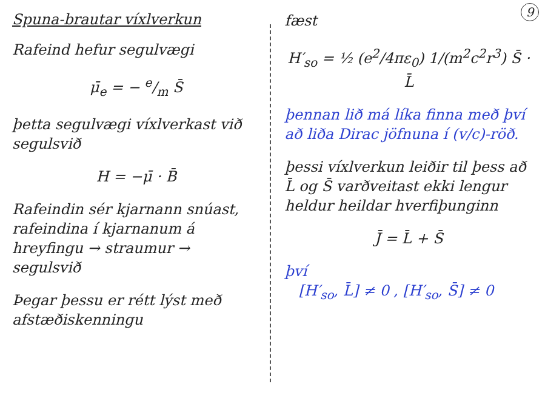Spuna-brautar víxlverkun
Rafeind hefur segulvægi
μ̄<sub>e</sub> = − e/m S̄
þetta segulvægi víxlverkast við segulsvið
H = −μ̄ · B̄
Rafeindin sér kjarnann snúast, rafeindina í kjarnanum á hreyfingu → straumur → segulsvið
Þegar þessu er rétt lýst með afstæðiskenningu
9
fæst
H′<sub>so</sub> = ½ (e<sup>2</sup>/4πε<sub>0</sub>) 1/(m<sup>2</sup>c<sup>2</sup>r<sup>3</sup>) S̄ · L̄
þennan lið má líka finna með því að liða Dirac jöfnuna í (v/c)-röð.
þessi víxlverkun leiðir til þess að L̄ og S̄ varðveitast ekki lengur heldur heildar hverfiþunginn
J̄ = L̄ + S̄
því
[H′<sub>so</sub>, L̄] ≠ 0 , [H′<sub>so</sub>, S̄] ≠ 0